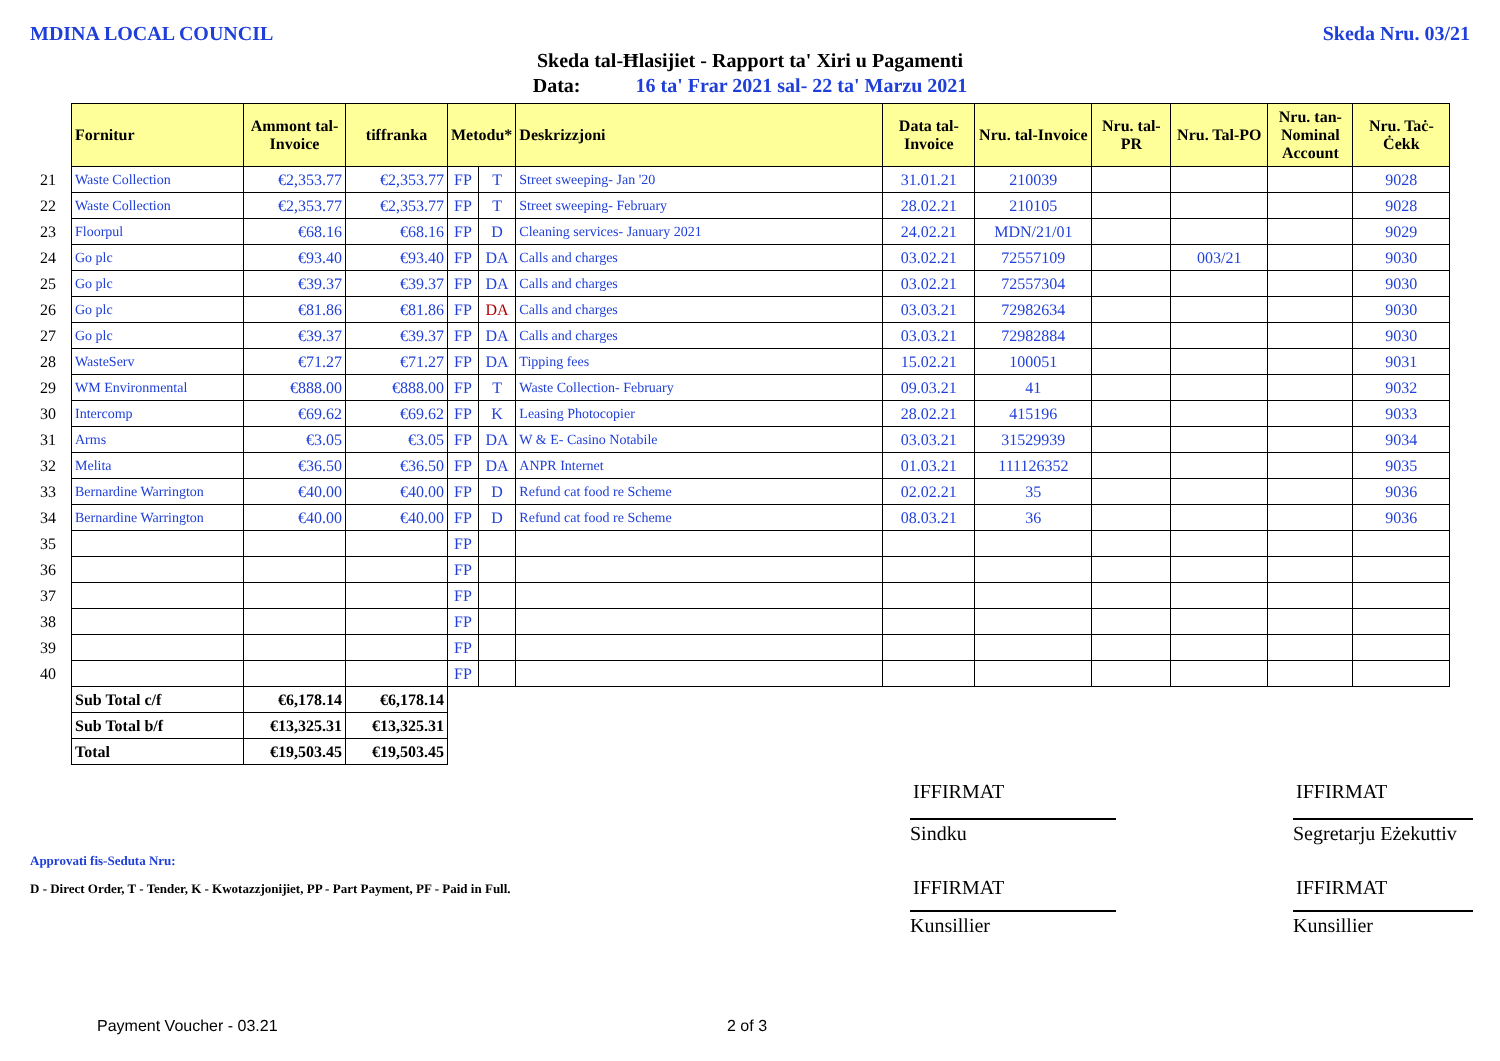MDINA LOCAL COUNCIL Skeda Nru. 03/21
Skeda tal-Ħlasijiet - Rapport ta' Xiri u Pagamenti
Data: 16 ta' Frar 2021 sal- 22 ta' Marzu 2021
| | Fornitur | Ammont tal-Invoice | tiffranka | Metodu* | | Deskrizzjoni | Data tal-Invoice | Nru. tal-Invoice | Nru. tal-PR | Nru. Tal-PO | Nru. tan-Nominal Account | Nru. Taċ-Ċekk |
| --- | --- | --- | --- | --- | --- | --- | --- | --- | --- | --- | --- | --- |
| 21 | Waste Collection | €2,353.77 | €2,353.77 | FP | T | Street sweeping- Jan '20 | 31.01.21 | 210039 | | | | 9028 |
| 22 | Waste Collection | €2,353.77 | €2,353.77 | FP | T | Street sweeping- February | 28.02.21 | 210105 | | | | 9028 |
| 23 | Floorpul | €68.16 | €68.16 | FP | D | Cleaning services- January 2021 | 24.02.21 | MDN/21/01 | | | | 9029 |
| 24 | Go plc | €93.40 | €93.40 | FP | DA | Calls and charges | 03.02.21 | 72557109 | | 003/21 | | 9030 |
| 25 | Go plc | €39.37 | €39.37 | FP | DA | Calls and charges | 03.02.21 | 72557304 | | | | 9030 |
| 26 | Go plc | €81.86 | €81.86 | FP | DA | Calls and charges | 03.03.21 | 72982634 | | | | 9030 |
| 27 | Go plc | €39.37 | €39.37 | FP | DA | Calls and charges | 03.03.21 | 72982884 | | | | 9030 |
| 28 | WasteServ | €71.27 | €71.27 | FP | DA | Tipping fees | 15.02.21 | 100051 | | | | 9031 |
| 29 | WM Environmental | €888.00 | €888.00 | FP | T | Waste Collection- February | 09.03.21 | 41 | | | | 9032 |
| 30 | Intercomp | €69.62 | €69.62 | FP | K | Leasing Photocopier | 28.02.21 | 415196 | | | | 9033 |
| 31 | Arms | €3.05 | €3.05 | FP | DA | W & E- Casino Notabile | 03.03.21 | 31529939 | | | | 9034 |
| 32 | Melita | €36.50 | €36.50 | FP | DA | ANPR Internet | 01.03.21 | 111126352 | | | | 9035 |
| 33 | Bernardine Warrington | €40.00 | €40.00 | FP | D | Refund cat food re Scheme | 02.02.21 | 35 | | | | 9036 |
| 34 | Bernardine Warrington | €40.00 | €40.00 | FP | D | Refund cat food re Scheme | 08.03.21 | 36 | | | | 9036 |
| 35 | | | | FP | | | | | | | | |
| 36 | | | | FP | | | | | | | | |
| 37 | | | | FP | | | | | | | | |
| 38 | | | | FP | | | | | | | | |
| 39 | | | | FP | | | | | | | | |
| 40 | | | | FP | | | | | | | | |
| | Sub Total c/f | €6,178.14 | €6,178.14 | | | | | | | | | |
| | Sub Total b/f | €13,325.31 | €13,325.31 | | | | | | | | | |
| | Total | €19,503.45 | €19,503.45 | | | | | | | | | |
Approvati fis-Seduta Nru:
D - Direct Order, T - Tender, K - Kwotazzjonijiet, PP - Part Payment, PF - Paid in Full.
IFFIRMAT IFFIRMAT
Sindku
Segretarju Eżekuttiv
IFFIRMAT IFFIRMAT
Kunsillier Kunsillier
Payment Voucher - 03.21 2 of 3